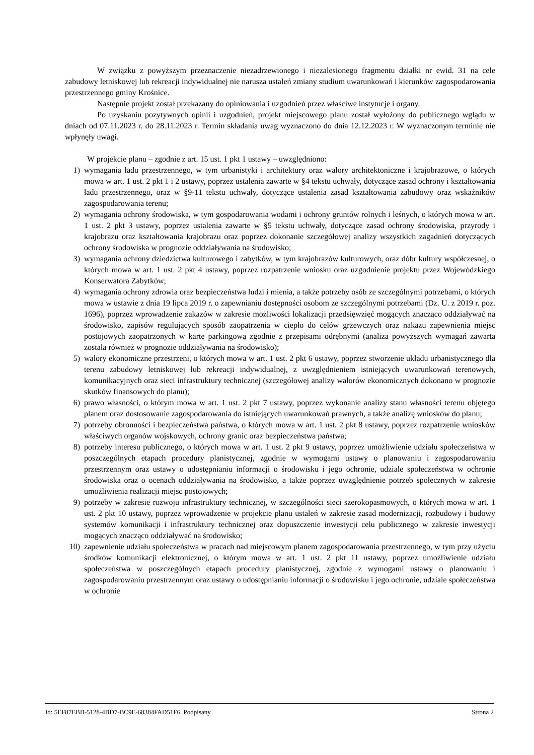W związku z powyższym przeznaczenie niezadrzewionego i niezalesionego fragmentu działki nr ewid. 31 na cele zabudowy letniskowej lub rekreacji indywidualnej nie narusza ustaleń zmiany studium uwarunkowań i kierunków zagospodarowania przestrzennego gminy Krośnice.
Następnie projekt został przekazany do opiniowania i uzgodnień przez właściwe instytucje i organy.
Po uzyskaniu pozytywnych opinii i uzgodnień, projekt miejscowego planu został wyłożony do publicznego wglądu w dniach od 07.11.2023 r. do 28.11.2023 r. Termin składania uwag wyznaczono do dnia 12.12.2023 r. W wyznaczonym terminie nie wpłynęły uwagi.
W projekcie planu – zgodnie z art. 15 ust. 1 pkt 1 ustawy – uwzględniono:
1) wymagania ładu przestrzennego, w tym urbanistyki i architektury oraz walory architektoniczne i krajobrazowe, o których mowa w art. 1 ust. 2 pkt 1 i 2 ustawy, poprzez ustalenia zawarte w §4 tekstu uchwały, dotyczące zasad ochrony i kształtowania ładu przestrzennego, oraz w §9-11 tekstu uchwały, dotyczące ustalenia zasad kształtowania zabudowy oraz wskaźników zagospodarowania terenu;
2) wymagania ochrony środowiska, w tym gospodarowania wodami i ochrony gruntów rolnych i leśnych, o których mowa w art. 1 ust. 2 pkt 3 ustawy, poprzez ustalenia zawarte w §5 tekstu uchwały, dotyczące zasad ochrony środowiska, przyrody i krajobrazu oraz kształtowania krajobrazu oraz poprzez dokonanie szczegółowej analizy wszystkich zagadnień dotyczących ochrony środowiska w prognozie oddziaływania na środowisko;
3) wymagania ochrony dziedzictwa kulturowego i zabytków, w tym krajobrazów kulturowych, oraz dóbr kultury współczesnej, o których mowa w art. 1 ust. 2 pkt 4 ustawy, poprzez rozpatrzenie wniosku oraz uzgodnienie projektu przez Wojewódzkiego Konserwatora Zabytków;
4) wymagania ochrony zdrowia oraz bezpieczeństwa ludzi i mienia, a także potrzeby osób ze szczególnymi potrzebami, o których mowa w ustawie z dnia 19 lipca 2019 r. o zapewnianiu dostępności osobom ze szczególnymi potrzebami (Dz. U. z 2019 r. poz. 1696), poprzez wprowadzenie zakazów w zakresie możliwości lokalizacji przedsięwzięć mogących znacząco oddziaływać na środowisko, zapisów regulujących sposób zaopatrzenia w ciepło do celów grzewczych oraz nakazu zapewnienia miejsc postojowych zaopatrzonych w kartę parkingową zgodnie z przepisami odrębnymi (analiza powyższych wymagań zawarta została również w prognozie oddziaływania na środowisko);
5) walory ekonomiczne przestrzeni, o których mowa w art. 1 ust. 2 pkt 6 ustawy, poprzez stworzenie układu urbanistycznego dla terenu zabudowy letniskowej lub rekreacji indywidualnej, z uwzględnieniem istniejących uwarunkowań terenowych, komunikacyjnych oraz sieci infrastruktury technicznej (szczegółowej analizy walorów ekonomicznych dokonano w prognozie skutków finansowych do planu);
6) prawo własności, o którym mowa w art. 1 ust. 2 pkt 7 ustawy, poprzez wykonanie analizy stanu własności terenu objętego planem oraz dostosowanie zagospodarowania do istniejących uwarunkowań prawnych, a także analizę wniosków do planu;
7) potrzeby obronności i bezpieczeństwa państwa, o których mowa w art. 1 ust. 2 pkt 8 ustawy, poprzez rozpatrzenie wniosków właściwych organów wojskowych, ochrony granic oraz bezpieczeństwa państwa;
8) potrzeby interesu publicznego, o których mowa w art. 1 ust. 2 pkt 9 ustawy, poprzez umożliwienie udziału społeczeństwa w poszczególnych etapach procedury planistycznej, zgodnie w wymogami ustawy o planowaniu i zagospodarowaniu przestrzennym oraz ustawy o udostępnianiu informacji o środowisku i jego ochronie, udziale społeczeństwa w ochronie środowiska oraz o ocenach oddziaływania na środowisko, a także poprzez uwzględnienie potrzeb społecznych w zakresie umożliwienia realizacji miejsc postojowych;
9) potrzeby w zakresie rozwoju infrastruktury technicznej, w szczególności sieci szerokopasmowych, o których mowa w art. 1 ust. 2 pkt 10 ustawy, poprzez wprowadzenie w projekcie planu ustaleń w zakresie zasad modernizacji, rozbudowy i budowy systemów komunikacji i infrastruktury technicznej oraz dopuszczenie inwestycji celu publicznego w zakresie inwestycji mogących znacząco oddziaływać na środowisko;
10) zapewnienie udziału społeczeństwa w pracach nad miejscowym planem zagospodarowania przestrzennego, w tym przy użyciu środków komunikacji elektronicznej, o którym mowa w art. 1 ust. 2 pkt 11 ustawy, poprzez umożliwienie udziału społeczeństwa w poszczególnych etapach procedury planistycznej, zgodnie z wymogami ustawy o planowaniu i zagospodarowaniu przestrzennym oraz ustawy o udostępnianiu informacji o środowisku i jego ochronie, udziale społeczeństwa w ochronie
Id: 5EF87EBB-5128-4BD7-BC9E-68384FAD51F6. Podpisany Strona 2